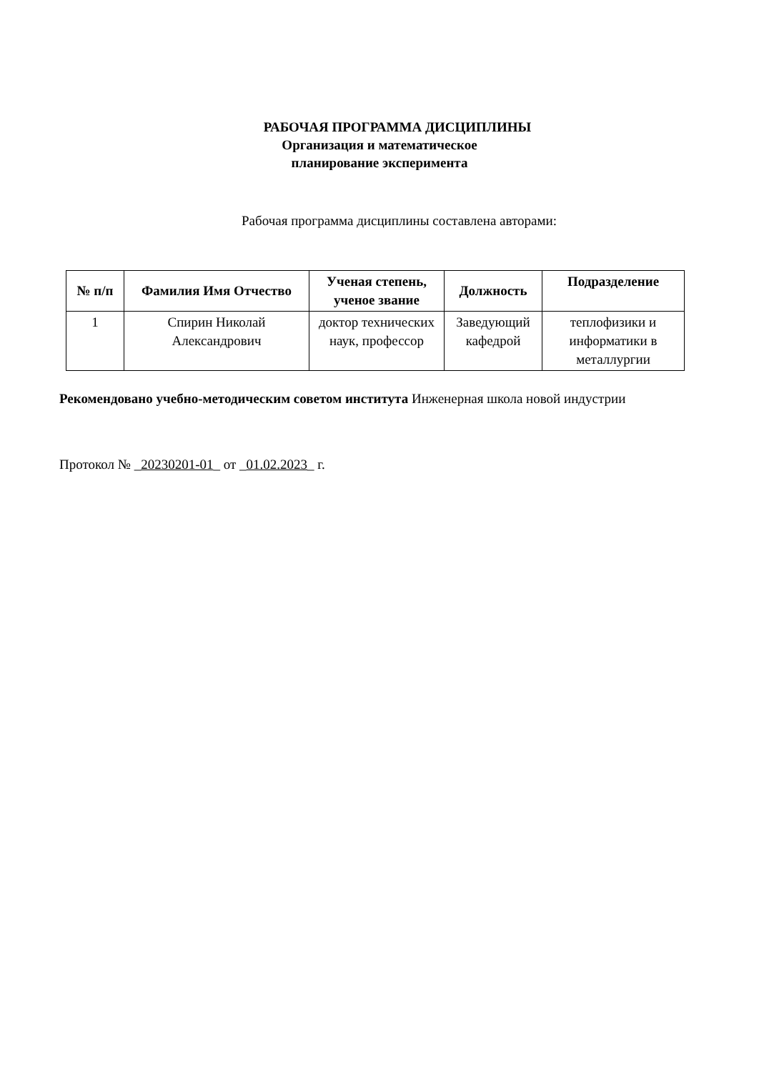РАБОЧАЯ ПРОГРАММА ДИСЦИПЛИНЫ
Организация и математическое
планирование эксперимента
Рабочая программа дисциплины составлена авторами:
| № п/п | Фамилия Имя Отчество | Ученая степень, ученое звание | Должность | Подразделение |
| --- | --- | --- | --- | --- |
| 1 | Спирин Николай Александрович | доктор технических наук, профессор | Заведующий кафедрой | теплофизики и информатики в металлургии |
Рекомендовано учебно-методическим советом института Инженерная школа новой индустрии
Протокол № _20230201-01_ от _01.02.2023_ г.